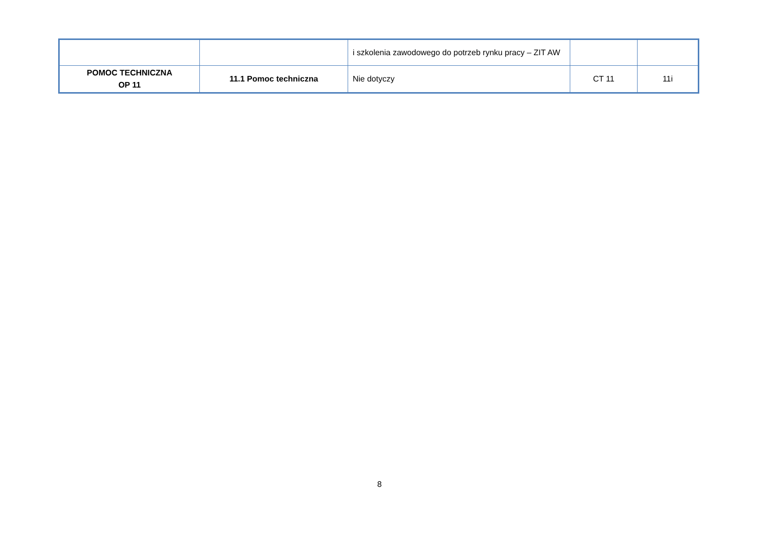| | | i szkolenia zawodowego do potrzeb rynku pracy – ZIT AW | | |
| POMOC TECHNICZNA OP 11 | 11.1 Pomoc techniczna | Nie dotyczy | CT 11 | 11i |
8